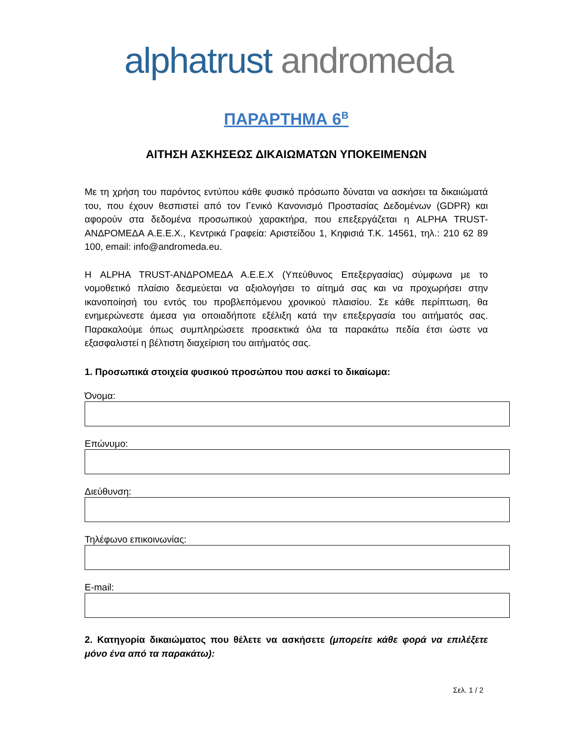alphatrust andromeda
ΠΑΡΑΡΤΗΜΑ 6<sup>Β</sup>
ΑΙΤΗΣΗ ΑΣΚΗΣΕΩΣ ΔΙΚΑΙΩΜΑΤΩΝ ΥΠΟΚΕΙΜΕΝΩΝ
Με τη χρήση του παρόντος εντύπου κάθε φυσικό πρόσωπο δύναται να ασκήσει τα δικαιώματά του, που έχουν θεσπιστεί από τον Γενικό Κανονισμό Προστασίας Δεδομένων (GDPR) και αφορούν στα δεδομένα προσωπικού χαρακτήρα, που επεξεργάζεται η ALPHA TRUST-ΑΝΔΡΟΜΕΔΑ Α.Ε.Ε.Χ., Κεντρικά Γραφεία: Αριστείδου 1, Κηφισιά Τ.Κ. 14561, τηλ.: 210 62 89 100, email: info@andromeda.eu.
Η ALPHA TRUST-ΑΝΔΡΟΜΕΔΑ Α.Ε.Ε.Χ (Υπεύθυνος Επεξεργασίας) σύμφωνα με το νομοθετικό πλαίσιο δεσμεύεται να αξιολογήσει το αίτημά σας και να προχωρήσει στην ικανοποίησή του εντός του προβλεπόμενου χρονικού πλαισίου. Σε κάθε περίπτωση, θα ενημερώνεστε άμεσα για οποιαδήποτε εξέλιξη κατά την επεξεργασία του αιτήματός σας. Παρακαλούμε όπως συμπληρώσετε προσεκτικά όλα τα παρακάτω πεδία έτσι ώστε να εξασφαλιστεί η βέλτιστη διαχείριση του αιτήματός σας.
1. Προσωπικά στοιχεία φυσικού προσώπου που ασκεί το δικαίωμα:
Όνομα:
Επώνυμο:
Διεύθυνση:
Τηλέφωνο επικοινωνίας:
E-mail:
2. Κατηγορία δικαιώματος που θέλετε να ασκήσετε (μπορείτε κάθε φορά να επιλέξετε μόνο ένα από τα παρακάτω):
Σελ. 1 / 2